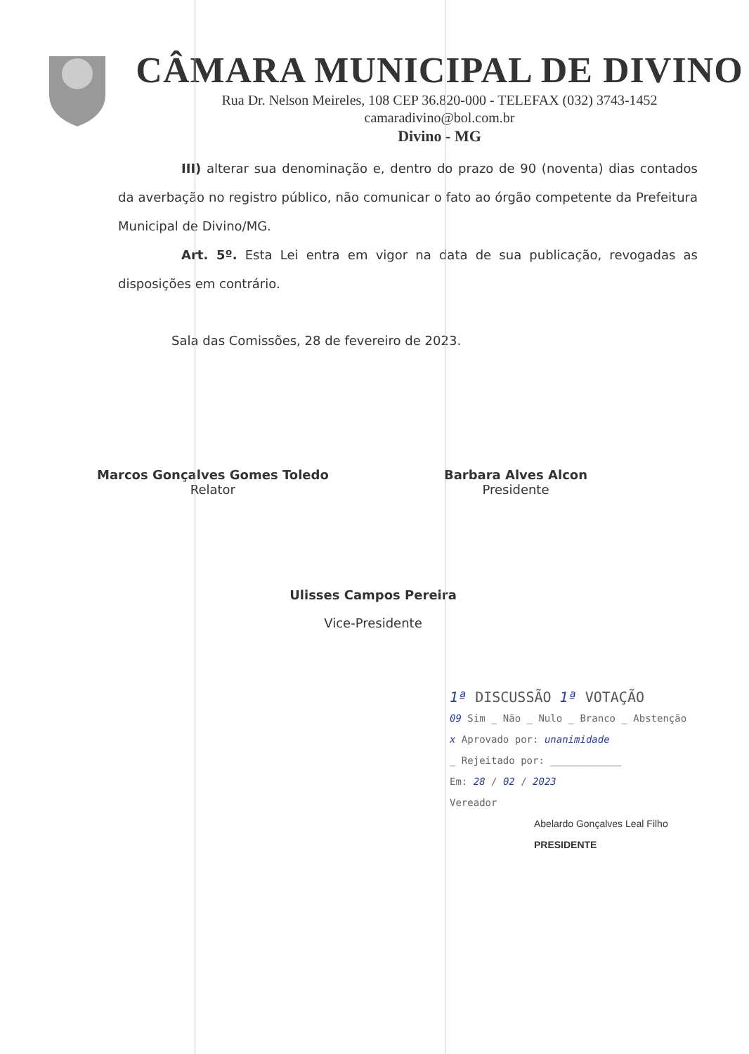CÂMARA MUNICIPAL DE DIVINO
Rua Dr. Nelson Meireles, 108 CEP 36.820-000 - TELEFAX (032) 3743-1452
camaradivino@bol.com.br
Divino - MG
III) alterar sua denominação e, dentro do prazo de 90 (noventa) dias contados da averbação no registro público, não comunicar o fato ao órgão competente da Prefeitura Municipal de Divino/MG.
Art. 5º. Esta Lei entra em vigor na data de sua publicação, revogadas as disposições em contrário.
Sala das Comissões, 28 de fevereiro de 2023.
Marcos Gonçalves Gomes Toledo
Relator
Barbara Alves Alcon
Presidente
Ulisses Campos Pereira
Vice-Presidente
1ª DISCUSSÃO 1ª VOTAÇÃO
09 Sim _ Não _ Nulo _ Branco _ Abstenção
x Aprovado por: unanimidade
_ Rejeitado por: ____________
Em: 28 / 02 / 2023
Vereador
Abelardo Gonçalves Leal Filho
PRESIDENTE